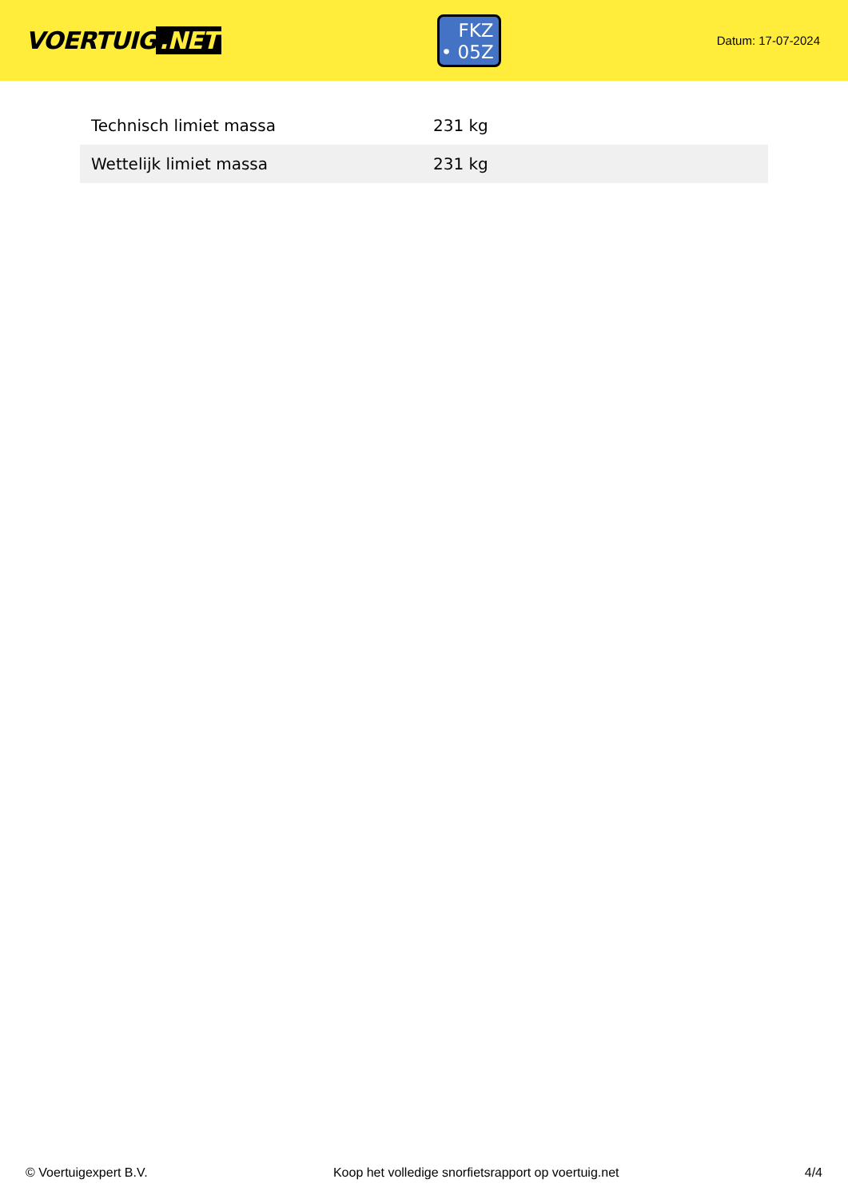VOERTUIG.NET
FKZ
• 05Z
Datum: 17-07-2024
| Technisch limiet massa | 231 kg |
| Wettelijk limiet massa | 231 kg |
© Voertuigexpert B.V. Koop het volledige snorfietsrapport op voertuig.net 4/4